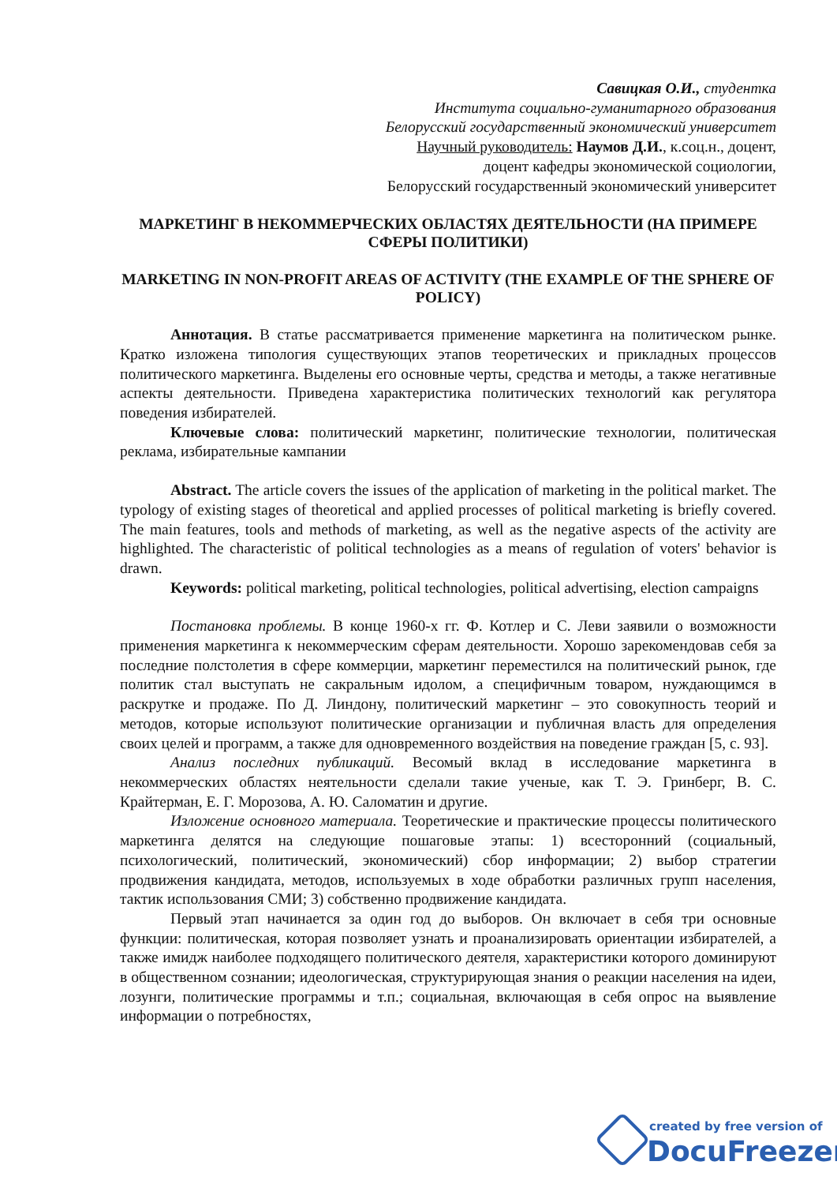Савицкая О.И., студентка
Института социально-гуманитарного образования
Белорусский государственный экономический университет
Научный руководитель: Наумов Д.И., к.соц.н., доцент,
доцент кафедры экономической социологии,
Белорусский государственный экономический университет
МАРКЕТИНГ В НЕКОММЕРЧЕСКИХ ОБЛАСТЯХ ДЕЯТЕЛЬНОСТИ (НА ПРИМЕРЕ СФЕРЫ ПОЛИТИКИ)
MARKETING IN NON-PROFIT AREAS OF ACTIVITY (THE EXAMPLE OF THE SPHERE OF POLICY)
Аннотация. В статье рассматривается применение маркетинга на политическом рынке. Кратко изложена типология существующих этапов теоретических и прикладных процессов политического маркетинга. Выделены его основные черты, средства и методы, а также негативные аспекты деятельности. Приведена характеристика политических технологий как регулятора поведения избирателей.
Ключевые слова: политический маркетинг, политические технологии, политическая реклама, избирательные кампании
Abstract. The article covers the issues of the application of marketing in the political market. The typology of existing stages of theoretical and applied processes of political marketing is briefly covered. The main features, tools and methods of marketing, as well as the negative aspects of the activity are highlighted. The characteristic of political technologies as a means of regulation of voters' behavior is drawn.
Keywords: political marketing, political technologies, political advertising, election campaigns
Постановка проблемы. В конце 1960-х гг. Ф. Котлер и С. Леви заявили о возможности применения маркетинга к некоммерческим сферам деятельности. Хорошо зарекомендовав себя за последние полстолетия в сфере коммерции, маркетинг переместился на политический рынок, где политик стал выступать не сакральным идолом, а специфичным товаром, нуждающимся в раскрутке и продаже. По Д. Линдону, политический маркетинг – это совокупность теорий и методов, которые используют политические организации и публичная власть для определения своих целей и программ, а также для одновременного воздействия на поведение граждан [5, с. 93].
Анализ последних публикаций. Весомый вклад в исследование маркетинга в некоммерческих областях неятельности сделали такие ученые, как Т. Э. Гринберг, В. С. Крайтерман, Е. Г. Морозова, А. Ю. Саломатин и другие.
Изложение основного материала. Теоретические и практические процессы политического маркетинга делятся на следующие пошаговые этапы: 1) всесторонний (социальный, психологический, политический, экономический) сбор информации; 2) выбор стратегии продвижения кандидата, методов, используемых в ходе обработки различных групп населения, тактик использования СМИ; 3) собственно продвижение кандидата.
Первый этап начинается за один год до выборов. Он включает в себя три основные функции: политическая, которая позволяет узнать и проанализировать ориентации избирателей, а также имидж наиболее подходящего политического деятеля, характеристики которого доминируют в общественном сознании; идеологическая, структурирующая знания о реакции населения на идеи, лозунги, политические программы и т.п.; социальная, включающая в себя опрос на выявление информации о потребностях,
created by free version of
DocuFreezer